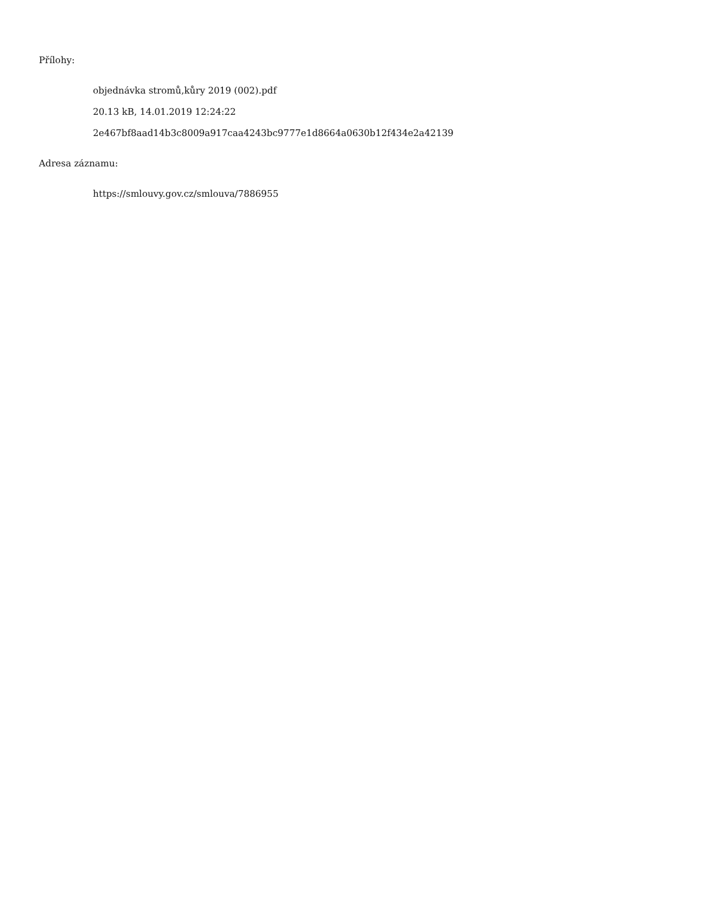Přílohy:
objednávka stromů,kůry 2019 (002).pdf
20.13 kB, 14.01.2019 12:24:22
2e467bf8aad14b3c8009a917caa4243bc9777e1d8664a0630b12f434e2a42139
Adresa záznamu:
https://smlouvy.gov.cz/smlouva/7886955